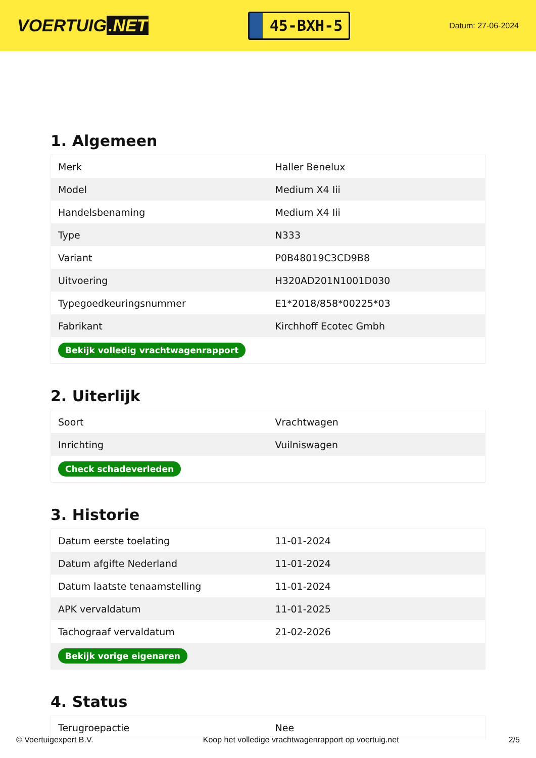VOERTUIG.NET
45-BXH-5
Datum: 27-06-2024
1. Algemeen
| Merk | Haller Benelux |
| Model | Medium X4 Iii |
| Handelsbenaming | Medium X4 Iii |
| Type | N333 |
| Variant | P0B48019C3CD9B8 |
| Uitvoering | H320AD201N1001D030 |
| Typegoedkeuringsnummer | E1*2018/858*00225*03 |
| Fabrikant | Kirchhoff Ecotec Gmbh |
| Bekijk volledig vrachtwagenrapport | |
2. Uiterlijk
| Soort | Vrachtwagen |
| Inrichting | Vuilniswagen |
| Check schadeverleden | |
3. Historie
| Datum eerste toelating | 11-01-2024 |
| Datum afgifte Nederland | 11-01-2024 |
| Datum laatste tenaamstelling | 11-01-2024 |
| APK vervaldatum | 11-01-2025 |
| Tachograaf vervaldatum | 21-02-2026 |
| Bekijk vorige eigenaren | |
4. Status
| Terugroepactie | Nee |
© Voertuigexpert B.V. Koop het volledige vrachtwagenrapport op voertuig.net 2/5